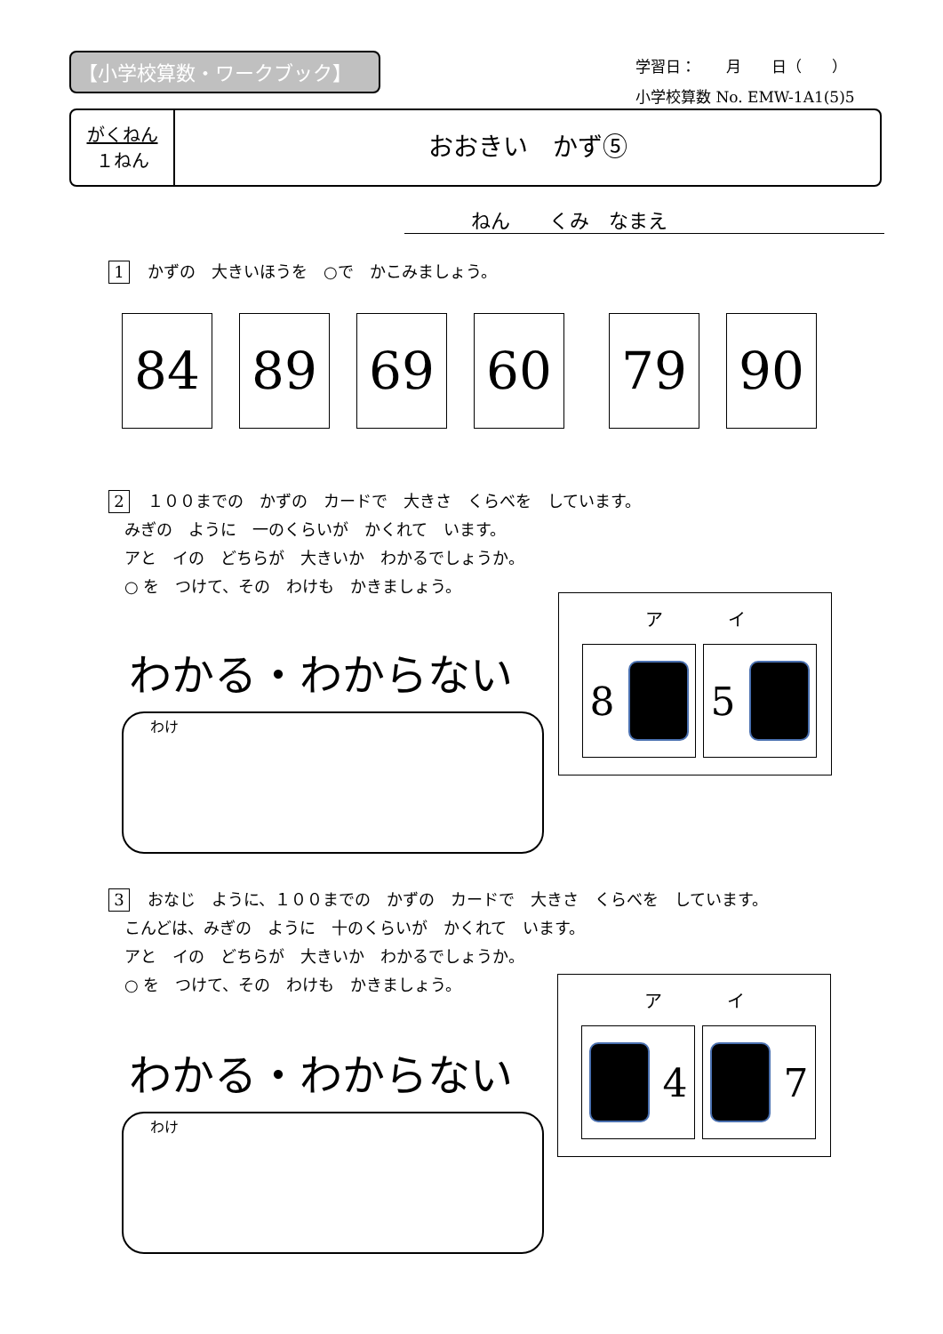【小学校算数・ワークブック】
学習日：　　月　　日（　　）
小学校算数 No. EMW-1A1(5)5
がくねん
１ねん
おおきい　かず⑤
ねん　　くみ　なまえ
1 かずの　大きいほうを　○で　かこみましょう。
84 89 69 60 79 90
2 １００までの　かずの　カードで　大きさ　くらべを　しています。
　みぎの　ように　一のくらいが　かくれて　います。
　アと　イの　どちらが　大きいか　わかるでしょうか。
　○ を　つけて、その　わけも　かきましょう。
わかる・わからない
わけ
ア イ
8 5
3 おなじ　ように、１００までの　かずの　カードで　大きさ　くらべを　しています。
　こんどは、みぎの　ように　十のくらいが　かくれて　います。
　アと　イの　どちらが　大きいか　わかるでしょうか。
　○ を　つけて、その　わけも　かきましょう。
わかる・わからない
わけ
ア イ
4 7